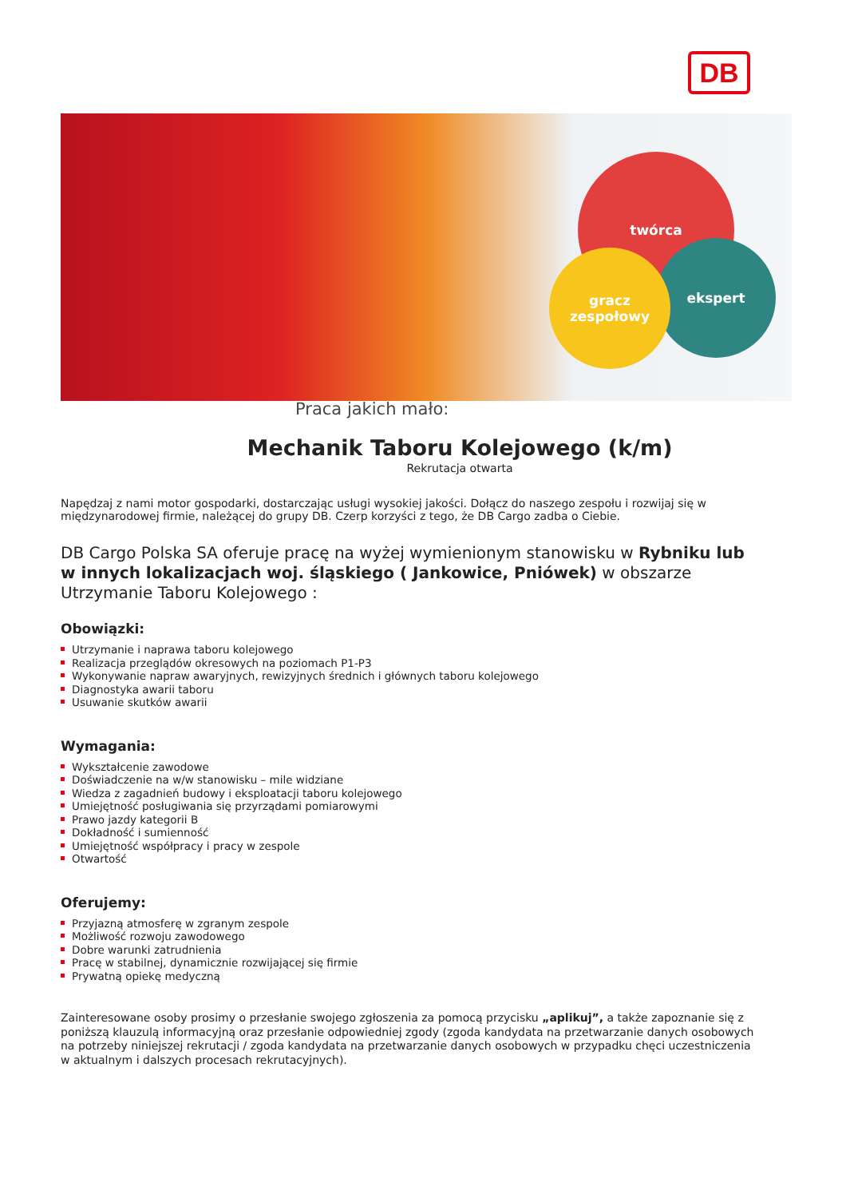DB
twórca
ekspert
gracz zespołowy
Praca jakich mało:
Mechanik Taboru Kolejowego (k/m)
Rekrutacja otwarta
Napędzaj z nami motor gospodarki, dostarczając usługi wysokiej jakości. Dołącz do naszego zespołu i rozwijaj się w międzynarodowej firmie, należącej do grupy DB. Czerp korzyści z tego, że DB Cargo zadba o Ciebie.
DB Cargo Polska SA oferuje pracę na wyżej wymienionym stanowisku w Rybniku lub w innych lokalizacjach woj. śląskiego ( Jankowice, Pniówek) w obszarze Utrzymanie Taboru Kolejowego :
Obowiązki:
Utrzymanie i naprawa taboru kolejowego
Realizacja przeglądów okresowych na poziomach P1-P3
Wykonywanie napraw awaryjnych, rewizyjnych średnich i głównych taboru kolejowego
Diagnostyka awarii taboru
Usuwanie skutków awarii
Wymagania:
Wykształcenie zawodowe
Doświadczenie na w/w stanowisku – mile widziane
Wiedza z zagadnień budowy i eksploatacji taboru kolejowego
Umiejętność posługiwania się przyrządami pomiarowymi
Prawo jazdy kategorii B
Dokładność i sumienność
Umiejętność współpracy i pracy w zespole
Otwartość
Oferujemy:
Przyjazną atmosferę w zgranym zespole
Możliwość rozwoju zawodowego
Dobre warunki zatrudnienia
Pracę w stabilnej, dynamicznie rozwijającej się firmie
Prywatną opiekę medyczną
Zainteresowane osoby prosimy o przesłanie swojego zgłoszenia za pomocą przycisku „aplikuj”, a także zapoznanie się z poniższą klauzulą informacyjną oraz przesłanie odpowiedniej zgody (zgoda kandydata na przetwarzanie danych osobowych na potrzeby niniejszej rekrutacji / zgoda kandydata na przetwarzanie danych osobowych w przypadku chęci uczestniczenia w aktualnym i dalszych procesach rekrutacyjnych).